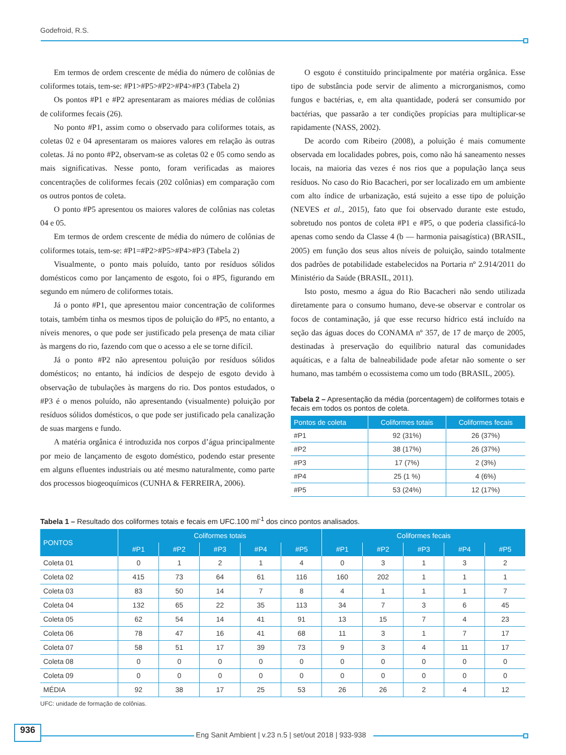Godefroid, R.S.
Em termos de ordem crescente de média do número de colônias de coliformes totais, tem-se: #P1>#P5>#P2>#P4>#P3 (Tabela 2)
Os pontos #P1 e #P2 apresentaram as maiores médias de colônias de coliformes fecais (26).
No ponto #P1, assim como o observado para coliformes totais, as coletas 02 e 04 apresentaram os maiores valores em relação às outras coletas. Já no ponto #P2, observam-se as coletas 02 e 05 como sendo as mais significativas. Nesse ponto, foram verificadas as maiores concentrações de coliformes fecais (202 colônias) em comparação com os outros pontos de coleta.
O ponto #P5 apresentou os maiores valores de colônias nas coletas 04 e 05.
Em termos de ordem crescente de média do número de colônias de coliformes totais, tem-se: #P1=#P2>#P5>#P4>#P3 (Tabela 2)
Visualmente, o ponto mais poluído, tanto por resíduos sólidos domésticos como por lançamento de esgoto, foi o #P5, figurando em segundo em número de coliformes totais.
Já o ponto #P1, que apresentou maior concentração de coliformes totais, também tinha os mesmos tipos de poluição do #P5, no entanto, a níveis menores, o que pode ser justificado pela presença de mata ciliar às margens do rio, fazendo com que o acesso a ele se torne difícil.
Já o ponto #P2 não apresentou poluição por resíduos sólidos domésticos; no entanto, há indícios de despejo de esgoto devido à observação de tubulações às margens do rio. Dos pontos estudados, o #P3 é o menos poluído, não apresentando (visualmente) poluição por resíduos sólidos domésticos, o que pode ser justificado pela canalização de suas margens e fundo.
A matéria orgânica é introduzida nos corpos d’água principalmente por meio de lançamento de esgoto doméstico, podendo estar presente em alguns efluentes industriais ou até mesmo naturalmente, como parte dos processos biogeoquímicos (CUNHA & FERREIRA, 2006).
O esgoto é constituído principalmente por matéria orgânica. Esse tipo de substância pode servir de alimento a microrganismos, como fungos e bactérias, e, em alta quantidade, poderá ser consumido por bactérias, que passarão a ter condições propícias para multiplicar-se rapidamente (NASS, 2002).
De acordo com Ribeiro (2008), a poluição é mais comumente observada em localidades pobres, pois, como não há saneamento nesses locais, na maioria das vezes é nos rios que a população lança seus resíduos. No caso do Rio Bacacheri, por ser localizado em um ambiente com alto índice de urbanização, está sujeito a esse tipo de poluição (NEVES et al., 2015), fato que foi observado durante este estudo, sobretudo nos pontos de coleta #P1 e #P5, o que poderia classificá-lo apenas como sendo da Classe 4 (b — harmonia paisagística) (BRASIL, 2005) em função dos seus altos níveis de poluição, saindo totalmente dos padrões de potabilidade estabelecidos na Portaria nº 2.914/2011 do Ministério da Saúde (BRASIL, 2011).
Isto posto, mesmo a água do Rio Bacacheri não sendo utilizada diretamente para o consumo humano, deve-se observar e controlar os focos de contaminação, já que esse recurso hídrico está incluído na seção das águas doces do CONAMA nº 357, de 17 de março de 2005, destinadas à preservação do equilíbrio natural das comunidades aquáticas, e a falta de balneabilidade pode afetar não somente o ser humano, mas também o ecossistema como um todo (BRASIL, 2005).
Tabela 2 – Apresentação da média (porcentagem) de coliformes totais e fecais em todos os pontos de coleta.
| Pontos de coleta | Coliformes totais | Coliformes fecais |
| --- | --- | --- |
| #P1 | 92 (31%) | 26 (37%) |
| #P2 | 38 (17%) | 26 (37%) |
| #P3 | 17 (7%) | 2 (3%) |
| #P4 | 25 (1 %) | 4 (6%) |
| #P5 | 53 (24%) | 12 (17%) |
Tabela 1 – Resultado dos coliformes totais e fecais em UFC.100 ml<sup>-1</sup> dos cinco pontos analisados.
| PONTOS | Coliformes totais | | | | | Coliformes fecais | | | | |
| --- | --- | --- | --- | --- | --- | --- | --- | --- | --- | --- |
| | #P1 | #P2 | #P3 | #P4 | #P5 | #P1 | #P2 | #P3 | #P4 | #P5 |
| Coleta 01 | 0 | 1 | 2 | 1 | 4 | 0 | 3 | 1 | 3 | 2 |
| Coleta 02 | 415 | 73 | 64 | 61 | 116 | 160 | 202 | 1 | 1 | 1 |
| Coleta 03 | 83 | 50 | 14 | 7 | 8 | 4 | 1 | 1 | 1 | 7 |
| Coleta 04 | 132 | 65 | 22 | 35 | 113 | 34 | 7 | 3 | 6 | 45 |
| Coleta 05 | 62 | 54 | 14 | 41 | 91 | 13 | 15 | 7 | 4 | 23 |
| Coleta 06 | 78 | 47 | 16 | 41 | 68 | 11 | 3 | 1 | 7 | 17 |
| Coleta 07 | 58 | 51 | 17 | 39 | 73 | 9 | 3 | 4 | 11 | 17 |
| Coleta 08 | 0 | 0 | 0 | 0 | 0 | 0 | 0 | 0 | 0 | 0 |
| Coleta 09 | 0 | 0 | 0 | 0 | 0 | 0 | 0 | 0 | 0 | 0 |
| MÉDIA | 92 | 38 | 17 | 25 | 53 | 26 | 26 | 2 | 4 | 12 |
UFC: unidade de formação de colônias.
936
Eng Sanit Ambient | v.23 n.5 | set/out 2018 | 933-938